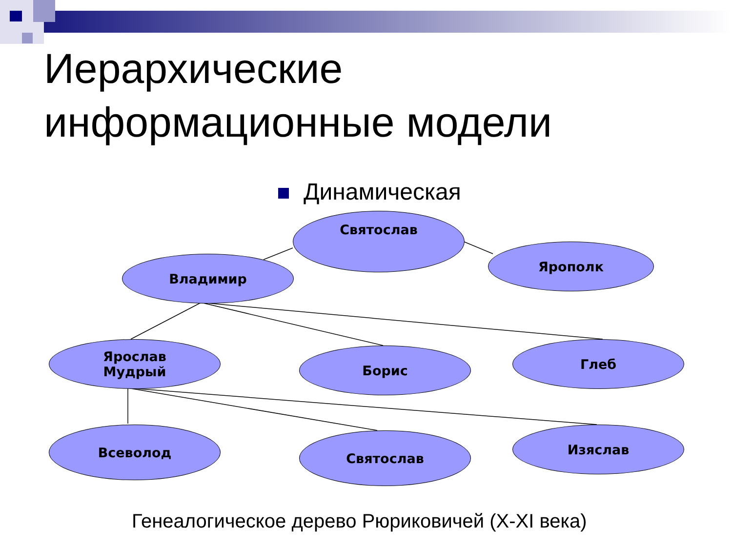Иерархические
информационные модели
Динамическая
Святослав
Владимир
Ярополк
Ярослав
Мудрый
Борис Глеб
Всеволод Святослав Изяслав
Генеалогическое дерево Рюриковичей (X-XI века)